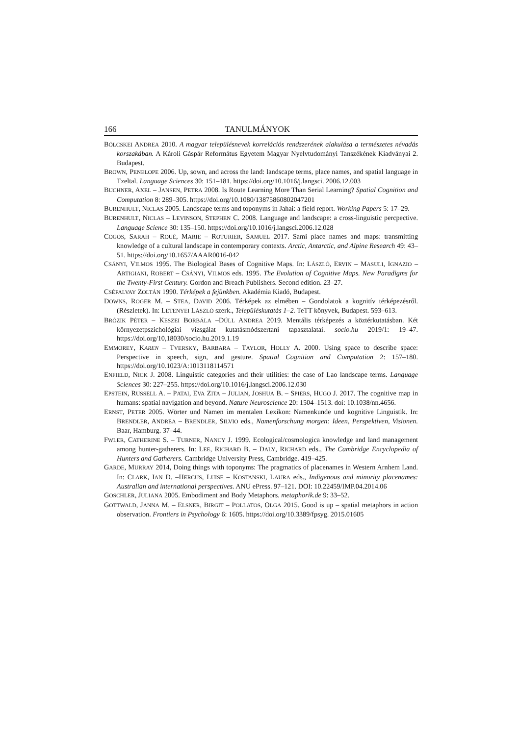166 TANULMÁNYOK
BÖLCSKEI ANDREA 2010. A magyar településnevek korrelációs rendszerének alakulása a természetes névadás korszakában. A Károli Gáspár Református Egyetem Magyar Nyelvtudományi Tanszékének Kiadványai 2. Budapest.
BROWN, PENELOPE 2006. Up, sown, and across the land: landscape terms, place names, and spatial language in Tzeltal. Language Sciences 30: 151–181. https://doi.org/10.1016/j.langsci. 2006.12.003
BUCHNER, AXEL – JANSEN, PETRA 2008. Is Route Learning More Than Serial Learning? Spatial Cognition and Computation 8: 289–305. https://doi.org/10.1080/13875860802047201
BURENHULT, NICLAS 2005. Landscape terms and toponyms in Jahai: a field report. Working Papers 5: 17–29.
BURENHULT, NICLAS – LEVINSON, STEPHEN C. 2008. Language and landscape: a cross-linguistic percpective. Language Science 30: 135–150. https://doi.org/10.1016/j.langsci.2006.12.028
COGOS, SARAH – ROUÉ, MARIE – ROTURIER, SAMUEL 2017. Sami place names and maps: transmitting knowledge of a cultural landscape in contemporary contexts. Arctic, Antarctic, and Alpine Research 49: 43–51. https://doi.org/10.1657/AAAR0016-042
CSÁNYI, VILMOS 1995. The Biological Bases of Cognitive Maps. In: LÁSZLÓ, ERVIN – MASULI, IGNAZIO – ARTIGIANI, ROBERT – CSÁNYI, VILMOS eds. 1995. The Evolution of Cognitive Maps. New Paradigms for the Twenty-First Century. Gordon and Breach Publishers. Second edition. 23–27.
CSÉFALVAY ZOLTÁN 1990. Térképek a fejünkben. Akadémia Kiadó, Budapest.
DOWNS, ROGER M. – STEA, DAVID 2006. Térképek az elmében – Gondolatok a kognitív térképezésről. (Részletek). In: LETENYEI LÁSZLÓ szerk., Településkutatás 1–2. TeTT könyvek, Budapest. 593–613.
BRÓZIK PÉTER – KESZEI BORBÁLA –DÚLL ANDREA 2019. Mentális térképezés a köztérkutatásban. Két környezetpszichológiai vizsgálat kutatásmódszertani tapasztalatai. socio.hu 2019/1: 19–47. https://doi.org/10,18030/socio.hu.2019.1.19
EMMOREY, KAREN – TVERSKY, BARBARA – TAYLOR, HOLLY A. 2000. Using space to describe space: Perspective in speech, sign, and gesture. Spatial Cognition and Computation 2: 157–180. https://doi.org/10.1023/A:1013118114571
ENFIELD, NICK J. 2008. Linguistic categories and their utilities: the case of Lao landscape terms. Language Sciences 30: 227–255. https://doi.org/10.1016/j.langsci.2006.12.030
EPSTEIN, RUSSELL A. – PATAI, EVA ZITA – JULIAN, JOSHUA B. – SPIERS, HUGO J. 2017. The cognitive map in humans: spatial navigation and beyond. Nature Neuroscience 20: 1504–1513. doi: 10.1038/nn.4656.
ERNST, PETER 2005. Wörter und Namen im mentalen Lexikon: Namenkunde und kognitive Linguistik. In: BRENDLER, ANDREA – BRENDLER, SILVIO eds., Namenforschung morgen: Ideen, Perspektiven, Visionen. Baar, Hamburg. 37–44.
FWLER, CATHERINE S. – TURNER, NANCY J. 1999. Ecological/cosmologica knowledge and land management among hunter-gatherers. In: LEE, RICHARD B. – DALY, RICHARD eds., The Cambridge Encyclopedia of Hunters and Gatherers. Cambridge University Press, Cambridge. 419–425.
GARDE, MURRAY 2014, Doing things with toponyms: The pragmatics of placenames in Western Arnhem Land. In: CLARK, IAN D. –HERCUS, LUISE – KOSTANSKI, LAURA eds., Indigenous and minority placenames: Australian and international perspectives. ANU ePress. 97–121. DOI: 10.22459/IMP.04.2014.06
GOSCHLER, JULIANA 2005. Embodiment and Body Metaphors. metaphorik.de 9: 33–52.
GOTTWALD, JANNA M. – ELSNER, BIRGIT – POLLATOS, OLGA 2015. Good is up – spatial metaphors in action observation. Frontiers in Psychology 6: 1605. https://doi.org/10.3389/fpsyg. 2015.01605